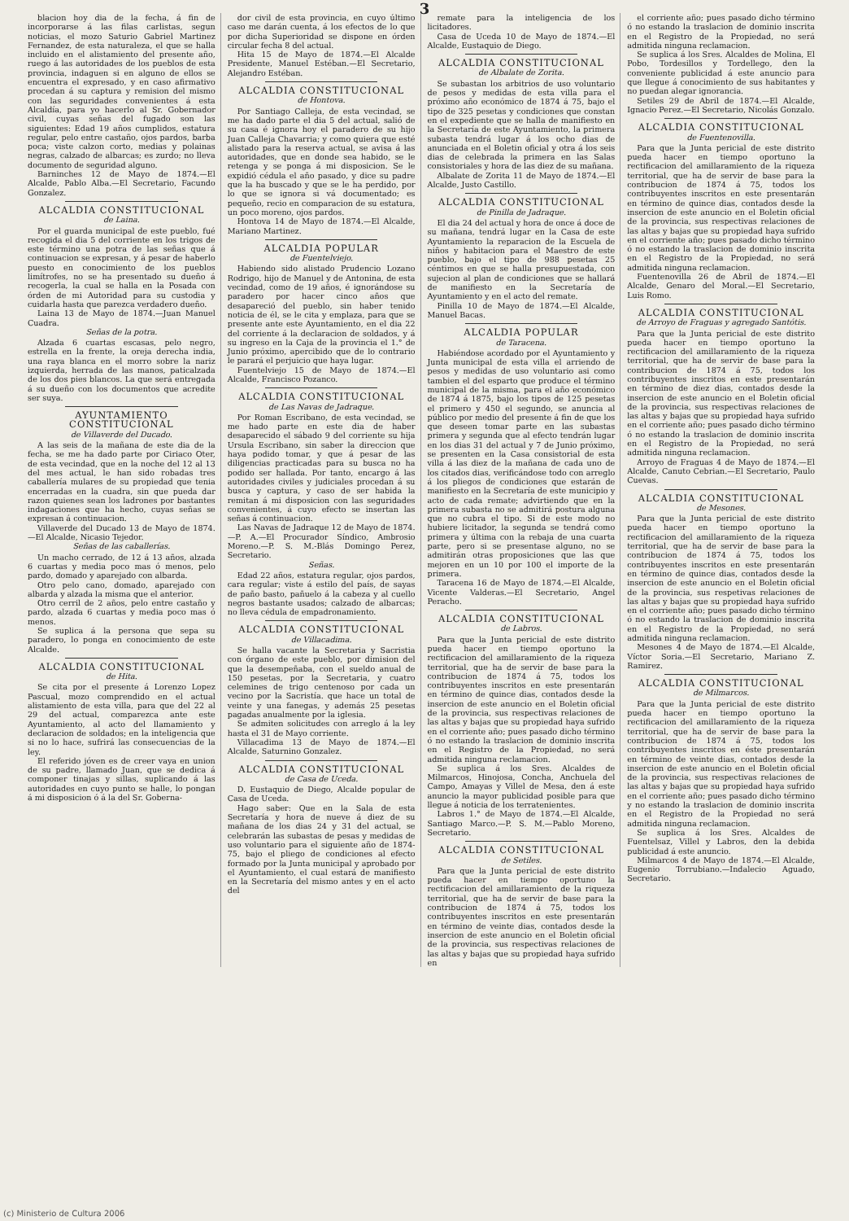3
blacion hoy dia de la fecha, á fin de incorporarse á las filas carlistas, segun noticias, el mozo Saturio Gabriel Martinez Fernandez, de esta naturaleza, el que se halla incluido en el alistamiento del presente año, ruego á las autoridades de los pueblos de esta provincia, indaguen si en alguno de ellos se encuentra el expresado, y en caso afirmativo procedan á su captura y remision del mismo con las seguridades convenientes á esta Alcaldía, para yo hacerlo al Sr. Gobernador civil, cuyas señas del fugado son las siguientes: Edad 19 años cumplidos, estatura regular, pelo entre castaño, ojos pardos, barba poca; viste calzon corto, medias y polainas negras, calzado de albarcas; es zurdo; no lleva documento de seguridad alguno.
Barninches 12 de Mayo de 1874.—El Alcalde, Pablo Alba.—El Secretario, Facundo Gonzalez.
ALCALDIA CONSTITUCIONAL
de Laina.
Por el guarda municipal de este pueblo, fué recogida el dia 5 del corriente en los trigos de este término una potra de las señas que á continuacion se expresan, y á pesar de haberlo puesto en conocimiento de los pueblos limítrofes, no se ha presentado su dueño á recogerla, la cual se halla en la Posada con órden de mi Autoridad para su custodia y cuidarla hasta que parezca verdadero dueño.
Laina 13 de Mayo de 1874.—Juan Manuel Cuadra.
Señas de la potra.
Alzada 6 cuartas escasas, pelo negro, estrella en la frente, la oreja derecha india, una raya blanca en el morro sobre la nariz izquierda, herrada de las manos, paticalzada de los dos pies blancos. La que será entregada á su dueño con los documentos que acredite ser suya.
AYUNTAMIENTO CONSTITUCIONAL
de Villaverde del Ducado.
A las seis de la mañana de este dia de la fecha, se me ha dado parte por Ciriaco Oter, de esta vecindad, que en la noche del 12 al 13 del mes actual, le han sido robadas tres caballería mulares de su propiedad que tenia encerradas en la cuadra, sin que pueda dar razon quienes sean los ladrones por bastantes indagaciones que ha hecho, cuyas señas se expresan á continuacion.
Villaverde del Ducado 13 de Mayo de 1874.—El Alcalde, Nicasio Tejedor.
Señas de las caballerías.
Un macho cerrado, de 12 á 13 años, alzada 6 cuartas y media poco mas ó menos, pelo pardo, domado y aparejado con albarda.
Otro pelo cano, domado, aparejado con albarda y alzada la misma que el anterior.
Otro cerril de 2 años, pelo entre castaño y pardo, alzada 6 cuartas y media poco mas ó menos.
Se suplica á la persona que sepa su paradero, lo ponga en conocimiento de este Alcalde.
ALCALDIA CONSTITUCIONAL
de Hita.
Se cita por el presente á Lorenzo Lopez Pascual, mozo comprendido en el actual alistamiento de esta villa, para que del 22 al 29 del actual, comparezca ante este Ayuntamiento, al acto del llamamiento y declaracion de soldados; en la inteligencia que si no lo hace, sufrirá las consecuencias de la ley.
El referido jóven es de creer vaya en union de su padre, llamado Juan, que se dedica á componer tinajas y sillas, suplicando á las autoridades en cuyo punto se halle, lo pongan á mi disposicion ó á la del Sr. Goberna-
dor civil de esta provincia, en cuyo último caso me darán cuenta, á los efectos de lo que por dicha Superioridad se dispone en órden circular fecha 8 del actual.
Hita 15 de Mayo de 1874.—El Alcalde Presidente, Manuel Estéban.—El Secretario, Alejandro Estéban.
ALCALDIA CONSTITUCIONAL
de Hontova.
Por Santiago Calleja, de esta vecindad, se me ha dado parte el dia 5 del actual, salió de su casa é ignora hoy el paradero de su hijo Juan Calleja Chavarria; y como quiera que esté alistado para la reserva actual, se avisa á las autoridades, que en donde sea habido, se le retenga y se ponga á mi disposicion. Se le expidió cédula el año pasado, y dice su padre que la ha buscado y que se le ha perdido, por lo que se ignora si vá documentado; es pequeño, recio en comparacion de su estatura, un poco moreno, ojos pardos.
Hontova 14 de Mayo de 1874.—El Alcalde, Mariano Martinez.
ALCALDIA POPULAR
de Fuentelviejo.
Habiendo sido alistado Prudencio Lozano Rodrigo, hijo de Manuel y de Antonina, de esta vecindad, como de 19 años, é ignorándose su paradero por hacer cinco años que desapareció del pueblo, sin haber tenido noticia de él, se le cita y emplaza, para que se presente ante este Ayuntamiento, en el dia 22 del corriente á la declaracion de soldados, y á su ingreso en la Caja de la provincia el 1.° de Junio próximo, apercibido que de lo contrario le parará el perjuicio que haya lugar.
Fuentelviejo 15 de Mayo de 1874.—El Alcalde, Francisco Pozanco.
ALCALDIA CONSTITUCIONAL
de Las Navas de Jadraque.
Por Roman Escribano, de esta vecindad, se me hado parte en este dia de haber desaparecido el sábado 9 del corriente su hija Ursula Escribano, sin saber la direccion que haya podido tomar, y que á pesar de las diligencias practicadas para su busca no ha podido ser hallada. Por tanto, encargo á las autoridades civiles y judiciales procedan á su busca y captura, y caso de ser habida la remitan á mi disposicion con las seguridades convenientes, á cuyo efecto se insertan las señas á continuacion.
Las Navas de Jadraque 12 de Mayo de 1874.—P. A.—El Procurador Síndico, Ambrosio Moreno.—P. S. M.-Blás Domingo Perez, Secretario.
Señas.
Edad 22 años, estatura regular, ojos pardos, cara regular; viste á estilo del país, de sayas de paño basto, pañuelo á la cabeza y al cuello negros bastante usados; calzado de albarcas; no lleva cédula de empadronamiento.
ALCALDIA CONSTITUCIONAL
de Villacadima.
Se halla vacante la Secretaria y Sacristia con órgano de este pueblo, por dimision del que la desempeñaba, con el sueldo anual de 150 pesetas, por la Secretaria, y cuatro celemines de trigo centenoso por cada un vecino por la Sacristía. que hace un total de veinte y una fanegas, y además 25 pesetas pagadas anualmente por la iglesia.
Se admiten solicitudes con arreglo á la ley hasta el 31 de Mayo corriente.
Villacadima 13 de Mayo de 1874.—El Alcalde, Saturnino Gonzalez.
ALCALDIA CONSTITUCIONAL
de Casa de Uceda.
D. Eustaquio de Diego, Alcalde popular de Casa de Uceda.
Hago saber: Que en la Sala de esta Secretaría y hora de nueve á diez de su mañana de los dias 24 y 31 del actual, se celebrarán las subastas de pesas y medidas de uso voluntario para el siguiente año de 1874-75, bajo el pliego de condiciones al efecto formado por la Junta municipal y aprobado por el Ayuntamiento, el cual estará de manifiesto en la Secretaría del mismo antes y en el acto del
remate para la inteligencia de los licitadores.
Casa de Uceda 10 de Mayo de 1874.—El Alcalde, Eustaquio de Diego.
ALCALDIA CONSTITUCIONAL
de Albalate de Zorita.
Se subastan los arbitrios de uso voluntario de pesos y medidas de esta villa para el próximo año económico de 1874 á 75, bajo el tipo de 325 pesetas y condiciones que constan en el expediente que se halla de manifiesto en la Secretaría de este Ayuntamiento, la primera subasta tendrá lugar á los ocho dias de anunciada en el Boletin oficial y otra á los seis dias de celebrada la primera en las Salas consistoriales y hora de las diez de su mañana.
Albalate de Zorita 11 de Mayo de 1874.—El Alcalde, Justo Castillo.
ALCALDIA CONSTITUCIONAL
de Pinilla de Jadraque.
El dia 24 del actual y hora de once á doce de su mañana, tendrá lugar en la Casa de este Ayuntamiento la reparacion de la Escuela de niños y habitacion para el Maestro de este pueblo, bajo el tipo de 988 pesetas 25 céntimos en que se halla presupuestada, con sujecion al plan de condiciones que se hallará de manifiesto en la Secretaría de Ayuntamiento y en el acto del remate.
Pinilla 10 de Mayo de 1874.—El Alcalde, Manuel Bacas.
ALCALDIA POPULAR
de Taracena.
Habiéndose acordado por el Ayuntamiento y Junta municipal de esta villa el arriendo de pesos y medidas de uso voluntario asi como tambien el del esparto que produce el término municipal de la misma, para el año económico de 1874 á 1875, bajo los tipos de 125 pesetas el primero y 450 el segundo, se anuncia al público por medio del presente á fin de que los que deseen tomar parte en las subastas primera y segunda que al efecto tendrán lugar en los dias 31 del actual y 7 de Junio próximo, se presenten en la Casa consistorial de esta villa á las diez de la mañana de cada uno de los citados dias, verificándose todo con arreglo á los pliegos de condiciones que estarán de manifiesto en la Secretaría de este municipio y acto de cada remate; advirtiendo que en la primera subasta no se admitirá postura alguna que no cubra el tipo. Si de este modo no hubiere licitador, la segunda se tendrá como primera y última con la rebaja de una cuarta parte, pero si se presentase alguno, no se admitirán otras proposiciones que las que mejoren en un 10 por 100 el importe de la primera.
Taracena 16 de Mayo de 1874.—El Alcalde, Vicente Valderas.—El Secretario, Angel Peracho.
ALCALDIA CONSTITUCIONAL
de Labros.
Para que la Junta pericial de este distrito pueda hacer en tiempo oportuno la rectificacion del amillaramiento de la riqueza territorial, que ha de servir de base para la contribucion de 1874 á 75, todos los contribuyentes inscritos en este presentarán en término de quince dias, contados desde la insercion de este anuncio en el Boletin oficial de la provincia, sus respectivas relaciones de las altas y bajas que su propiedad haya sufrido en el corriente año; pues pasado dicho término ó no estando la traslacion de dominio inscrita en el Registro de la Propiedad, no será admitida ninguna reclamacion.
Se suplica á los Sres. Alcaldes de Milmarcos, Hinojosa, Concha, Anchuela del Campo, Amayas y Villel de Mesa, den á este anuncio la mayor publicidad posible para que llegue á noticia de los terratenientes.
Labros 1.° de Mayo de 1874.—El Alcalde, Santiago Marco.—P. S. M.—Pablo Moreno, Secretario.
ALCALDIA CONSTITUCIONAL
de Setiles.
Para que la Junta pericial de este distrito pueda hacer en tiempo oportuno la rectificacion del amillaramiento de la riqueza territorial, que ha de servir de base para la contribucion de 1874 á 75, todos los contribuyentes inscritos en este presentarán en término de veinte dias, contados desde la insercion de este anuncio en el Boletin oficial de la provincia, sus respectivas relaciones de las altas y bajas que su propiedad haya sufrido en
el corriente año; pues pasado dicho término ó no estando la traslacion de dominio inscrita en el Registro de la Propiedad, no será admitida ninguna reclamacion.
Se suplica á los Sres. Alcaldes de Molina, El Pobo, Tordesillos y Tordellego, den la conveniente publicidad á este anuncio para que llegue á conocimiento de sus habitantes y no puedan alegar ignorancia.
Setiles 29 de Abril de 1874.—El Alcalde, Ignacio Perez.—El Secretario, Nicolás Gonzalo.
ALCALDIA CONSTITUCIONAL
de Fuentenovilla.
Para que la Junta pericial de este distrito pueda hacer en tiempo oportuno la rectificacion del amillaramiento de la riqueza territorial, que ha de servir de base para la contribucion de 1874 á 75, todos los contribuyentes inscritos en este presentarán en término de quince dias, contados desde la insercion de este anuncio en el Boletin oficial de la provincia, sus respectivas relaciones de las altas y bajas que su propiedad haya sufrido en el corriente año; pues pasado dicho término ó no estando la traslacion de dominio inscrita en el Registro de la Propiedad, no será admitida ninguna reclamacion.
Fuentenovilla 26 de Abril de 1874.—El Alcalde, Genaro del Moral.—El Secretario, Luis Romo.
ALCALDIA CONSTITUCIONAL
de Arroyo de Fraguas y agregado Santótis.
Para que la Junta pericial de este distrito pueda hacer en tiempo oportuno la rectificacion del amillaramiento de la riqueza territorial, que ha de servir de base para la contribucion de 1874 á 75, todos los contribuyentes inscritos en este presentarán en término de diez dias, contados desde la insercion de este anuncio en el Boletin oficial de la provincia, sus respectivas relaciones de las altas y bajas que su propiedad haya sufrido en el corriente año; pues pasado dicho término ó no estando la traslacion de dominio inscrita en el Registro de la Propiedad, no será admitida ninguna reclamacion.
Arroyo de Fraguas 4 de Mayo de 1874.—El Alcalde, Canuto Cebrian.—El Secretario, Paulo Cuevas.
ALCALDIA CONSTITUCIONAL
de Mesones.
Para que la Junta pericial de este distrito pueda hacer en tiempo oportuno la rectificacion del amillaramiento de la riqueza territorial, que ha de servir de base para la contribucion de 1874 á 75, todos los contribuyentes inscritos en este presentarán en término de quince dias, contados desde la insercion de este anuncio en el Boletin oficial de la provincia, sus respetivas relaciones de las altas y bajas que su propiedad haya sufrido en el corriente año; pues pasado dicho término ó no estando la traslacion de dominio inscrita en el Registro de la Propiedad, no será admitida ninguna reclamacion.
Mesones 4 de Mayo de 1874.—El Alcalde, Víctor Soria.—El Secretario, Mariano Z. Ramirez.
ALCALDIA CONSTITUCIONAL
de Milmarcos.
Para que la Junta pericial de este distrito pueda hacer en tiempo oportuno la rectificacion del amillaramiento de la riqueza territorial, que ha de servir de base para la contribucion de 1874 á 75, todos los contribuyentes inscritos en éste presentarán en término de veinte dias, contados desde la insercion de este anuncio en el Boletin oficial de la provincia, sus respectivas relaciones de las altas y bajas que su propiedad haya sufrido en el corriente año; pues pasado dicho término y no estando la traslacion de dominio inscrita en el Registro de la Propiedad no será admitida ninguna reclamacion.
Se suplica á los Sres. Alcaldes de Fuentelsaz, Villel y Labros, den la debida publicidad á este anuncio.
Milmarcos 4 de Mayo de 1874.—El Alcalde, Eugenio Torrubiano.—Indalecio Aguado, Secretario.
(c) Ministerio de Cultura 2006